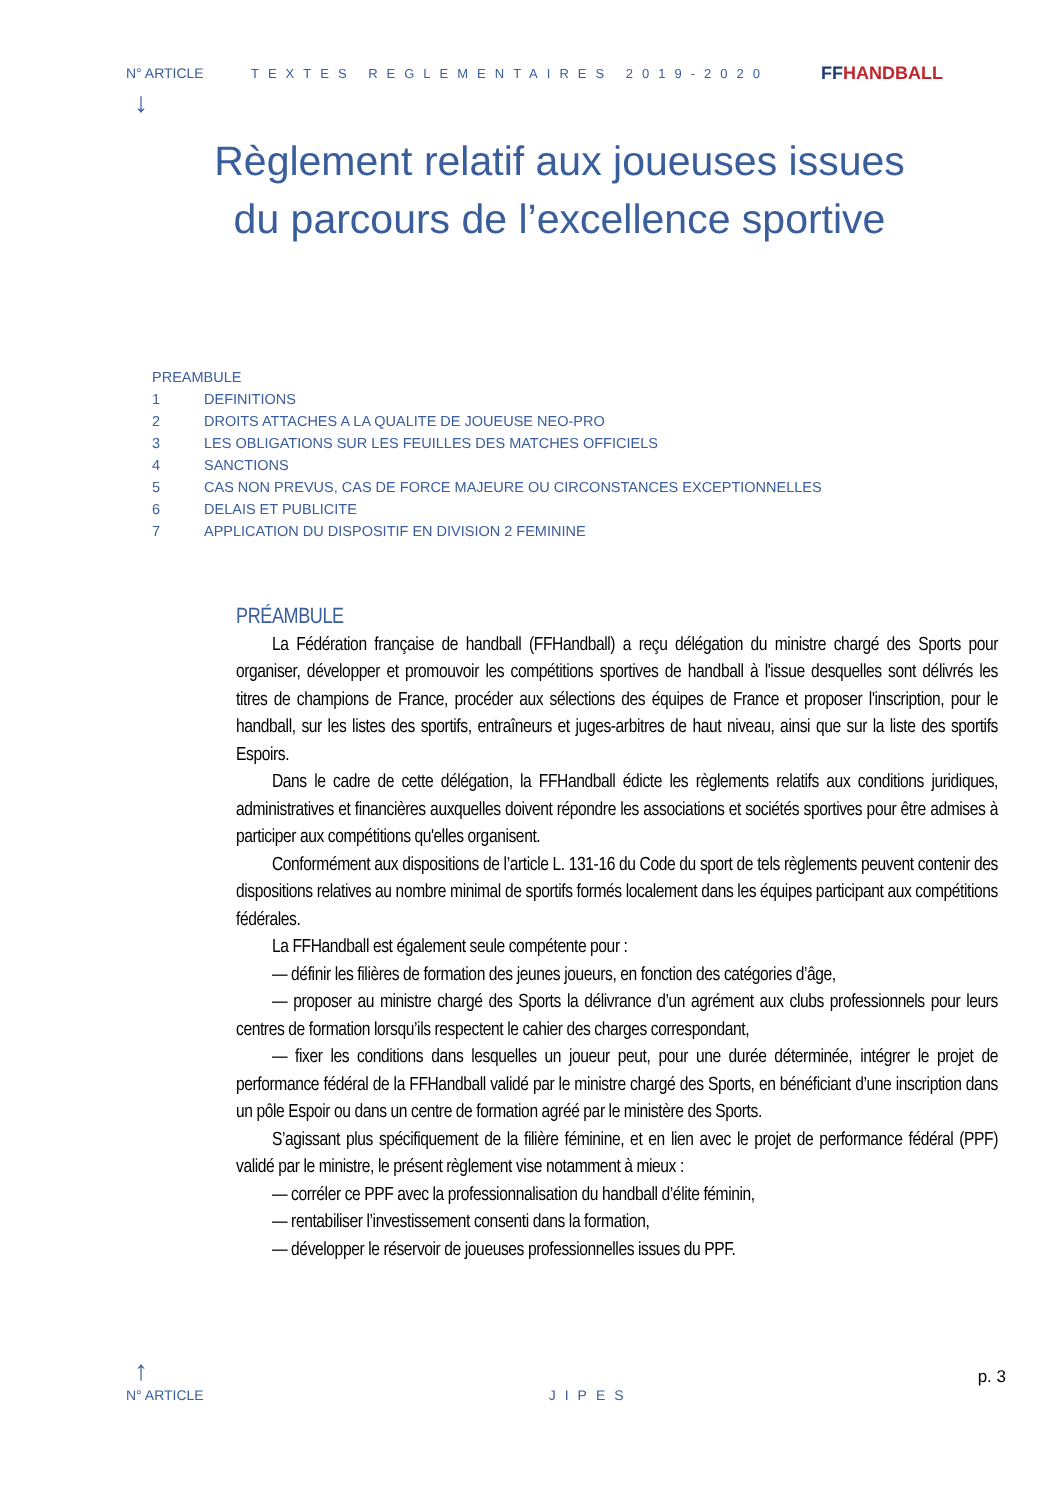N° ARTICLE TEXTES REGLEMENTAIRES 2019-2020
FFHANDBALL
↓
Règlement relatif aux joueuses issues
du parcours de l’excellence sportive
PREAMBULE
1 DEFINITIONS
2 DROITS ATTACHES A LA QUALITE DE JOUEUSE NEO-PRO
3 LES OBLIGATIONS SUR LES FEUILLES DES MATCHES OFFICIELS
4 SANCTIONS
5 CAS NON PREVUS, CAS DE FORCE MAJEURE OU CIRCONSTANCES EXCEPTIONNELLES
6 DELAIS ET PUBLICITE
7 APPLICATION DU DISPOSITIF EN DIVISION 2 FEMININE
PRÉAMBULE
La Fédération française de handball (FFHandball) a reçu délégation du ministre chargé des Sports pour organiser, développer et promouvoir les compétitions sportives de handball à l'issue desquelles sont délivrés les titres de champions de France, procéder aux sélections des équipes de France et proposer l'inscription, pour le handball, sur les listes des sportifs, entraîneurs et juges-arbitres de haut niveau, ainsi que sur la liste des sportifs Espoirs.
Dans le cadre de cette délégation, la FFHandball édicte les règlements relatifs aux conditions juridiques, administratives et financières auxquelles doivent répondre les associations et sociétés sportives pour être admises à participer aux compétitions qu'elles organisent.
Conformément aux dispositions de l’article L. 131-16 du Code du sport de tels règlements peuvent contenir des dispositions relatives au nombre minimal de sportifs formés localement dans les équipes participant aux compétitions fédérales.
La FFHandball est également seule compétente pour :
— définir les filières de formation des jeunes joueurs, en fonction des catégories d’âge,
— proposer au ministre chargé des Sports la délivrance d’un agrément aux clubs professionnels pour leurs centres de formation lorsqu’ils respectent le cahier des charges correspondant,
— fixer les conditions dans lesquelles un joueur peut, pour une durée déterminée, intégrer le projet de performance fédéral de la FFHandball validé par le ministre chargé des Sports, en bénéficiant d’une inscription dans un pôle Espoir ou dans un centre de formation agréé par le ministère des Sports.
S’agissant plus spécifiquement de la filière féminine, et en lien avec le projet de performance fédéral (PPF) validé par le ministre, le présent règlement vise notamment à mieux :
— corréler ce PPF avec la professionnalisation du handball d’élite féminin,
— rentabiliser l’investissement consenti dans la formation,
— développer le réservoir de joueuses professionnelles issues du PPF.
↑
N° ARTICLE JIPES p. 3